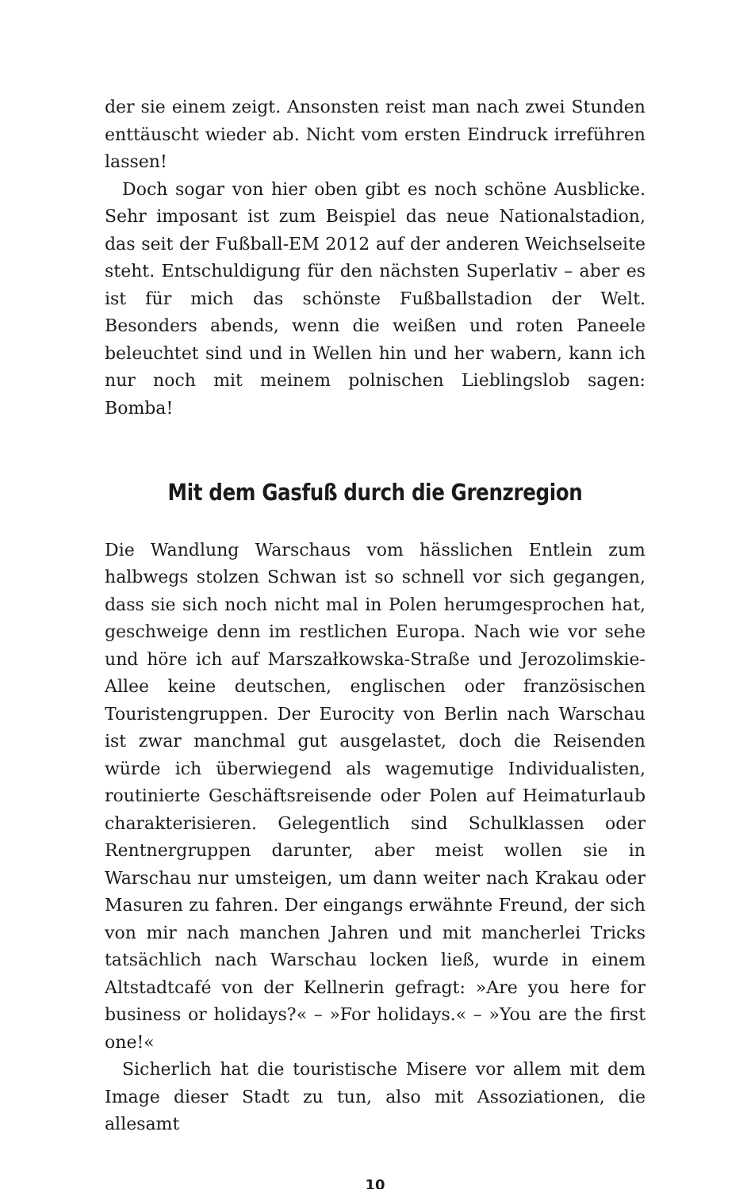der sie einem zeigt. Ansonsten reist man nach zwei Stunden enttäuscht wieder ab. Nicht vom ersten Eindruck irreführen lassen!
Doch sogar von hier oben gibt es noch schöne Ausblicke. Sehr imposant ist zum Beispiel das neue Nationalstadion, das seit der Fußball-EM 2012 auf der anderen Weichselseite steht. Entschuldigung für den nächsten Superlativ – aber es ist für mich das schönste Fußballstadion der Welt. Besonders abends, wenn die weißen und roten Paneele beleuchtet sind und in Wellen hin und her wabern, kann ich nur noch mit meinem polnischen Lieblingslob sagen: Bomba!
Mit dem Gasfuß durch die Grenzregion
Die Wandlung Warschaus vom hässlichen Entlein zum halbwegs stolzen Schwan ist so schnell vor sich gegangen, dass sie sich noch nicht mal in Polen herumgesprochen hat, geschweige denn im restlichen Europa. Nach wie vor sehe und höre ich auf Marszałkowska-Straße und Jerozolimskie-Allee keine deutschen, englischen oder französischen Touristengruppen. Der Eurocity von Berlin nach Warschau ist zwar manchmal gut ausgelastet, doch die Reisenden würde ich überwiegend als wagemutige Individualisten, routinierte Geschäftsreisende oder Polen auf Heimaturlaub charakterisieren. Gelegentlich sind Schulklassen oder Rentnergruppen darunter, aber meist wollen sie in Warschau nur umsteigen, um dann weiter nach Krakau oder Masuren zu fahren. Der eingangs erwähnte Freund, der sich von mir nach manchen Jahren und mit mancherlei Tricks tatsächlich nach Warschau locken ließ, wurde in einem Altstadtcafé von der Kellnerin gefragt: »Are you here for business or holidays?« – »For holidays.« – »You are the first one!«
Sicherlich hat die touristische Misere vor allem mit dem Image dieser Stadt zu tun, also mit Assoziationen, die allesamt
10